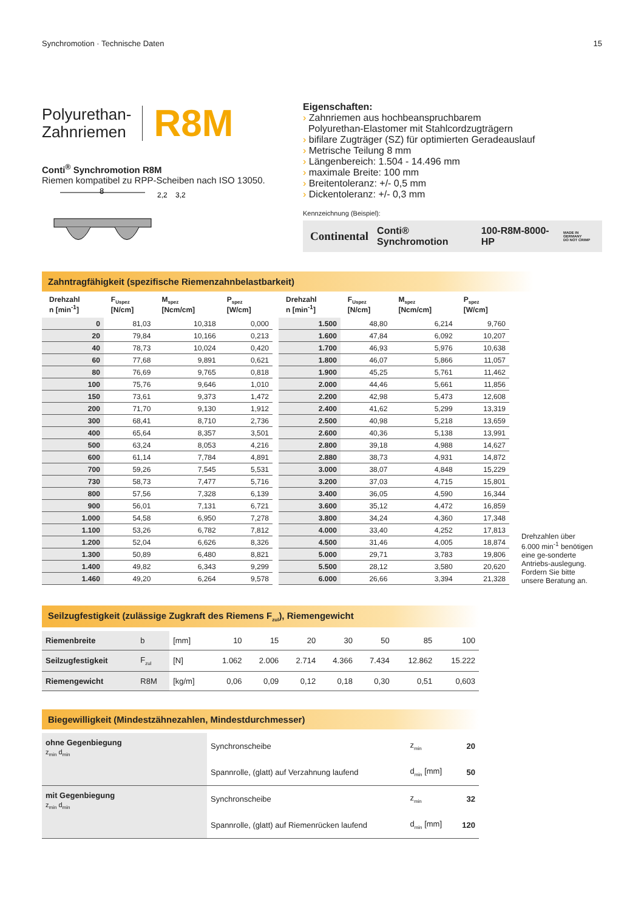Synchromotion · Technische Daten 15
Polyurethan-
Zahnriemen
R8M
Conti<sup>®</sup> Synchromotion R8M
Riemen kompatibel zu RPP-Scheiben nach ISO 13050.
8
2,2
3,2
Eigenschaften:
› Zahnriemen aus hochbeanspruchbarem
Polyurethan-Elastomer mit Stahlcordzugträgern
› bifilare Zugträger (SZ) für optimierten Geradeauslauf
› Metrische Teilung 8 mm
› Längenbereich: 1.504 - 14.496 mm
› maximale Breite: 100 mm
› Breitentoleranz: +/- 0,5 mm
› Dickentoleranz: +/- 0,3 mm
Kennzeichnung (Beispiel):
Continental Conti® Synchromotion 100-R8M-8000-HP MADE IN GERMANY
DO NOT CRIMP
Zahntragfähigkeit (spezifische Riemenzahnbelastbarkeit)
| Drehzahl n [min<sup>-1</sup>] | F<sub>Uspez</sub> [N/cm] | M<sub>spez</sub> [Ncm/cm] | P<sub>spez</sub> [W/cm] |
| --- | --- | --- | --- |
| 0 | 81,03 | 10,318 | 0,000 |
| 20 | 79,84 | 10,166 | 0,213 |
| 40 | 78,73 | 10,024 | 0,420 |
| 60 | 77,68 | 9,891 | 0,621 |
| 80 | 76,69 | 9,765 | 0,818 |
| 100 | 75,76 | 9,646 | 1,010 |
| 150 | 73,61 | 9,373 | 1,472 |
| 200 | 71,70 | 9,130 | 1,912 |
| 300 | 68,41 | 8,710 | 2,736 |
| 400 | 65,64 | 8,357 | 3,501 |
| 500 | 63,24 | 8,053 | 4,216 |
| 600 | 61,14 | 7,784 | 4,891 |
| 700 | 59,26 | 7,545 | 5,531 |
| 730 | 58,73 | 7,477 | 5,716 |
| 800 | 57,56 | 7,328 | 6,139 |
| 900 | 56,01 | 7,131 | 6,721 |
| 1.000 | 54,58 | 6,950 | 7,278 |
| 1.100 | 53,26 | 6,782 | 7,812 |
| 1.200 | 52,04 | 6,626 | 8,326 |
| 1.300 | 50,89 | 6,480 | 8,821 |
| 1.400 | 49,82 | 6,343 | 9,299 |
| 1.460 | 49,20 | 6,264 | 9,578 |
| Drehzahl n [min<sup>-1</sup>] | F<sub>Uspez</sub> [N/cm] | M<sub>spez</sub> [Ncm/cm] | P<sub>spez</sub> [W/cm] |
| --- | --- | --- | --- |
| 1.500 | 48,80 | 6,214 | 9,760 |
| 1.600 | 47,84 | 6,092 | 10,207 |
| 1.700 | 46,93 | 5,976 | 10,638 |
| 1.800 | 46,07 | 5,866 | 11,057 |
| 1.900 | 45,25 | 5,761 | 11,462 |
| 2.000 | 44,46 | 5,661 | 11,856 |
| 2.200 | 42,98 | 5,473 | 12,608 |
| 2.400 | 41,62 | 5,299 | 13,319 |
| 2.500 | 40,98 | 5,218 | 13,659 |
| 2.600 | 40,36 | 5,138 | 13,991 |
| 2.800 | 39,18 | 4,988 | 14,627 |
| 2.880 | 38,73 | 4,931 | 14,872 |
| 3.000 | 38,07 | 4,848 | 15,229 |
| 3.200 | 37,03 | 4,715 | 15,801 |
| 3.400 | 36,05 | 4,590 | 16,344 |
| 3.600 | 35,12 | 4,472 | 16,859 |
| 3.800 | 34,24 | 4,360 | 17,348 |
| 4.000 | 33,40 | 4,252 | 17,813 |
| 4.500 | 31,46 | 4,005 | 18,874 |
| 5.000 | 29,71 | 3,783 | 19,806 |
| 5.500 | 28,12 | 3,580 | 20,620 |
| 6.000 | 26,66 | 3,394 | 21,328 |
Drehzahlen über 6.000 min<sup>-1</sup> benötigen eine ge-sonderte Antriebs-auslegung. Fordern Sie bitte unsere Beratung an.
Seilzugfestigkeit (zulässige Zugkraft des Riemens F<sub>zul</sub>), Riemengewicht
| Riemenbreite | b | [mm] | 10 | 15 | 20 | 30 | 50 | 85 | 100 |
| Seilzugfestigkeit | F<sub>zul</sub> | [N] | 1.062 | 2.006 | 2.714 | 4.366 | 7.434 | 12.862 | 15.222 |
| Riemengewicht | R8M | [kg/m] | 0,06 | 0,09 | 0,12 | 0,18 | 0,30 | 0,51 | 0,603 |
Biegewilligkeit (Mindestzähnezahlen, Mindestdurchmesser)
| ohne Gegenbiegung z<sub>min</sub> d<sub>min</sub> | Synchronscheibe | z<sub>min</sub> | 20 |
| | Spannrolle, (glatt) auf Verzahnung laufend | d<sub>min</sub> [mm] | 50 |
| mit Gegenbiegung z<sub>min</sub> d<sub>min</sub> | Synchronscheibe | z<sub>min</sub> | 32 |
| | Spannrolle, (glatt) auf Riemenrücken laufend | d<sub>min</sub> [mm] | 120 |